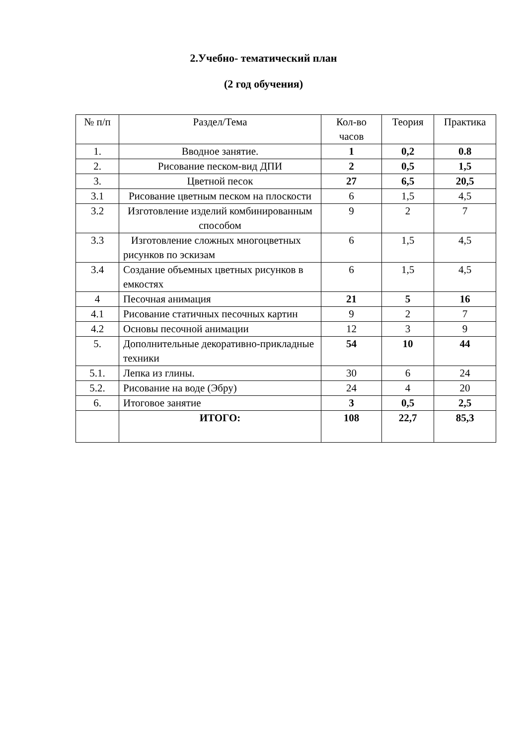2.Учебно- тематический план
(2 год обучения)
| № п/п | Раздел/Тема | Кол-во часов | Теория | Практика |
| --- | --- | --- | --- | --- |
| 1. | Вводное занятие. | 1 | 0,2 | 0.8 |
| 2. | Рисование песком-вид ДПИ | 2 | 0,5 | 1,5 |
| 3. | Цветной песок | 27 | 6,5 | 20,5 |
| 3.1 | Рисование цветным песком на плоскости | 6 | 1,5 | 4,5 |
| 3.2 | Изготовление изделий комбинированным способом | 9 | 2 | 7 |
| 3.3 | Изготовление сложных многоцветных рисунков по эскизам | 6 | 1,5 | 4,5 |
| 3.4 | Создание объемных цветных рисунков в емкостях | 6 | 1,5 | 4,5 |
| 4 | Песочная анимация | 21 | 5 | 16 |
| 4.1 | Рисование статичных песочных картин | 9 | 2 | 7 |
| 4.2 | Основы песочной анимации | 12 | 3 | 9 |
| 5. | Дополнительные декоративно-прикладные техники | 54 | 10 | 44 |
| 5.1. | Лепка из глины. | 30 | 6 | 24 |
| 5.2. | Рисование на воде (Эбру) | 24 | 4 | 20 |
| 6. | Итоговое занятие | 3 | 0,5 | 2,5 |
| | ИТОГО: | 108 | 22,7 | 85,3 |